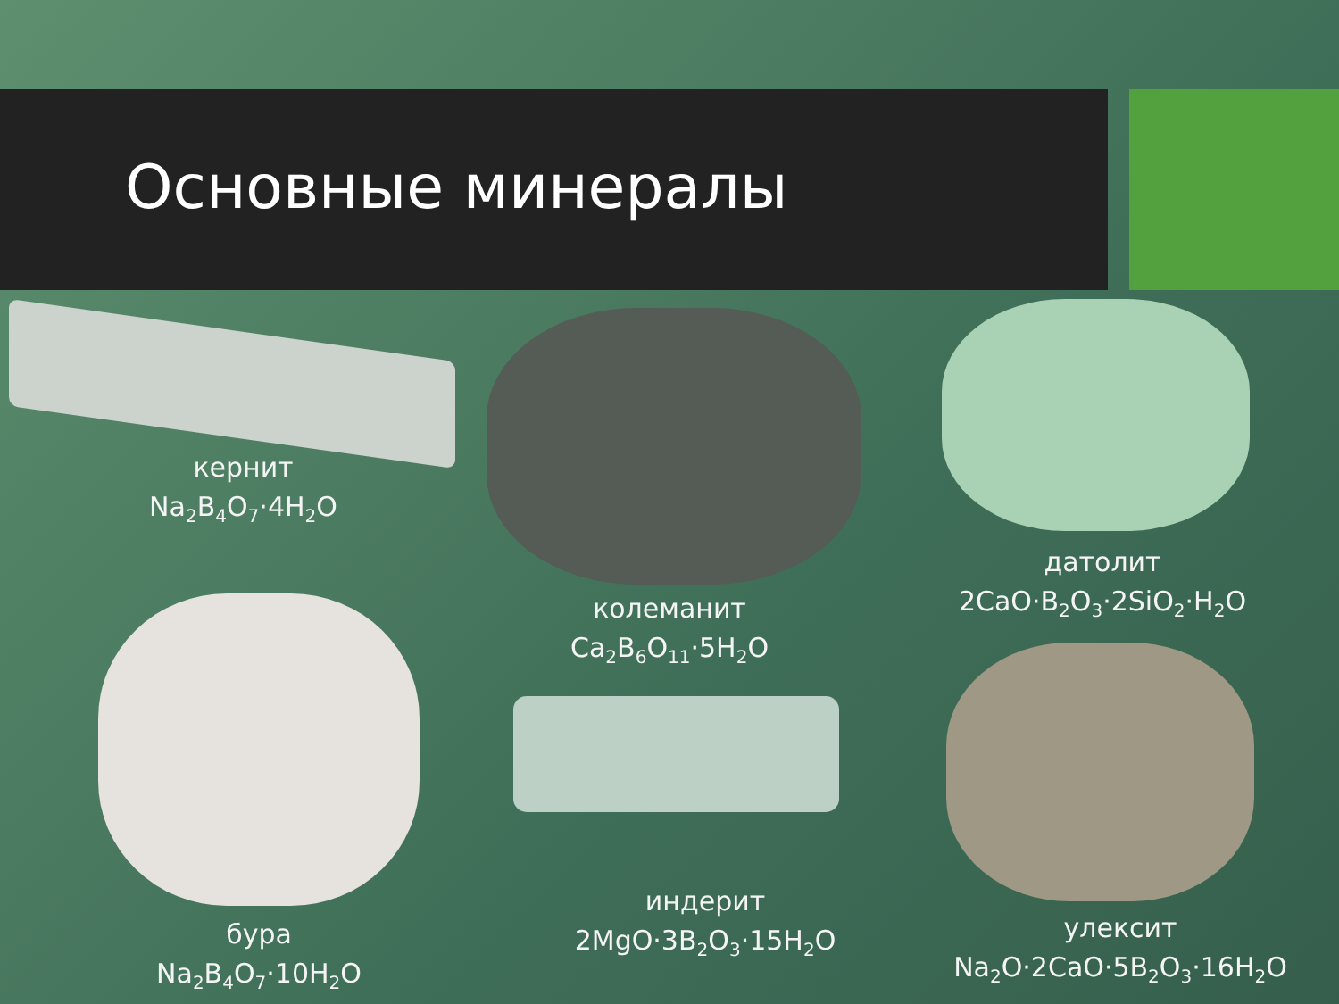Основные минералы
кернит
Na<sub>2</sub>B<sub>4</sub>O<sub>7</sub>·4H<sub>2</sub>O
датолит
2CaO·B<sub>2</sub>O<sub>3</sub>·2SiO<sub>2</sub>·H<sub>2</sub>O
колеманит
Ca<sub>2</sub>B<sub>6</sub>O<sub>11</sub>·5H<sub>2</sub>O
бура
Na<sub>2</sub>B<sub>4</sub>O<sub>7</sub>·10H<sub>2</sub>O
индерит
2MgO·3B<sub>2</sub>O<sub>3</sub>·15H<sub>2</sub>O
улексит
Na<sub>2</sub>O·2CaO·5B<sub>2</sub>O<sub>3</sub>·16H<sub>2</sub>O